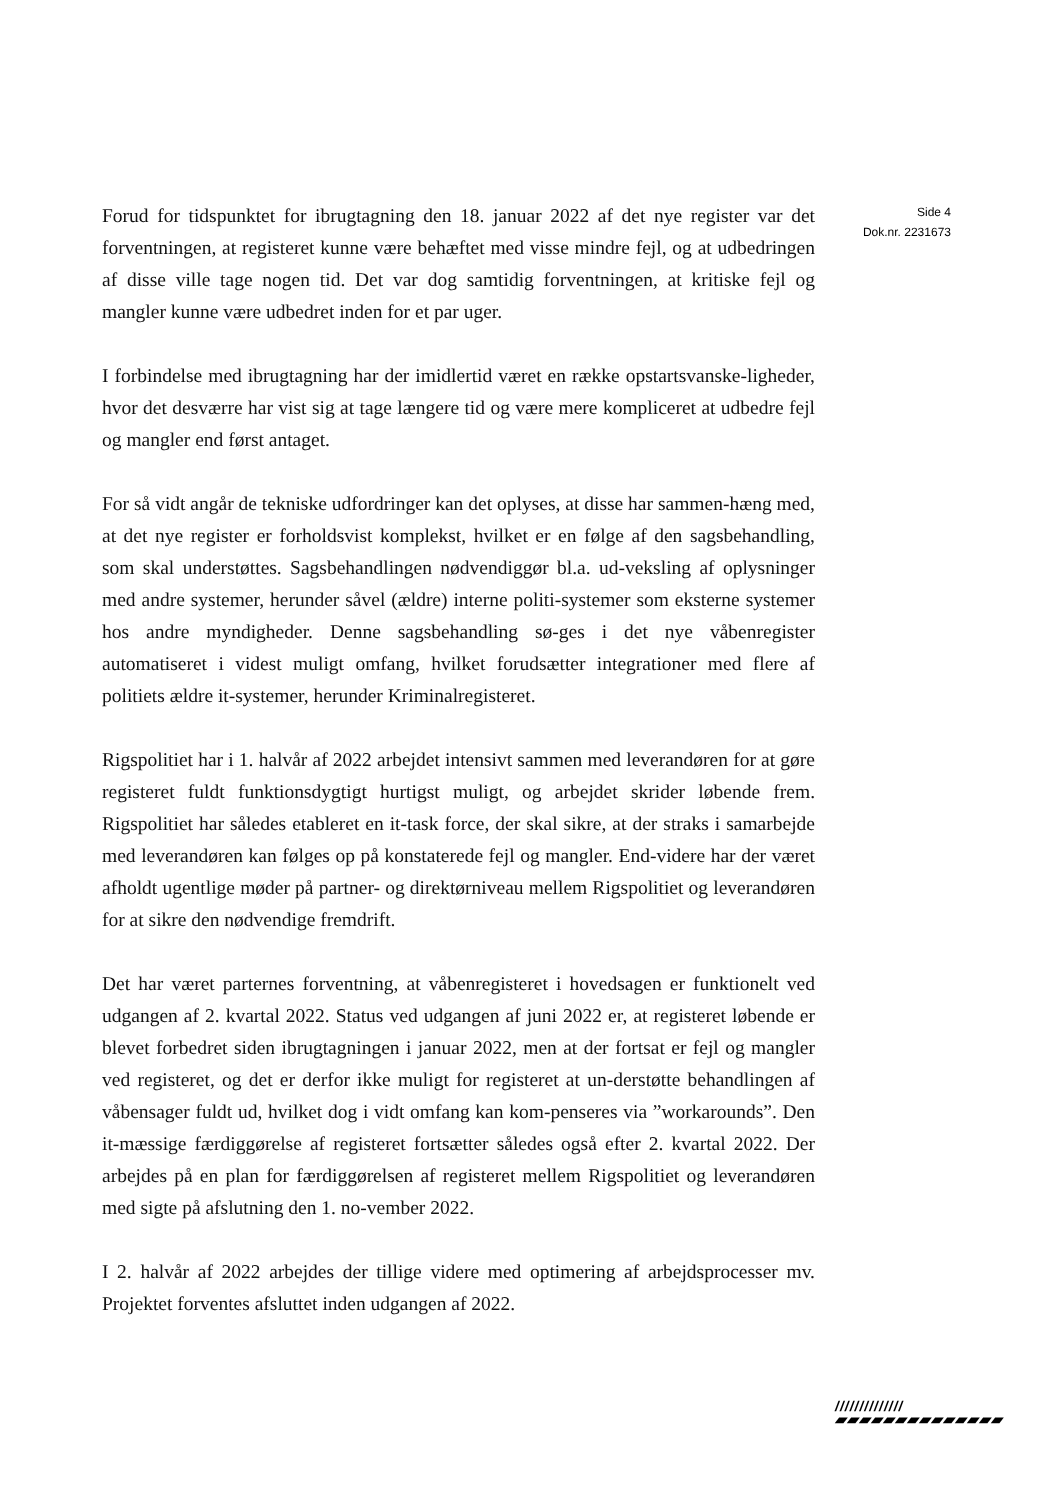Forud for tidspunktet for ibrugtagning den 18. januar 2022 af det nye register var det forventningen, at registeret kunne være behæftet med visse mindre fejl, og at udbedringen af disse ville tage nogen tid. Det var dog samtidig forventningen, at kritiske fejl og mangler kunne være udbedret inden for et par uger.
I forbindelse med ibrugtagning har der imidlertid været en række opstartsvanske-ligheder, hvor det desværre har vist sig at tage længere tid og være mere kompliceret at udbedre fejl og mangler end først antaget.
For så vidt angår de tekniske udfordringer kan det oplyses, at disse har sammen-hæng med, at det nye register er forholdsvist komplekst, hvilket er en følge af den sagsbehandling, som skal understøttes. Sagsbehandlingen nødvendiggør bl.a. ud-veksling af oplysninger med andre systemer, herunder såvel (ældre) interne politi-systemer som eksterne systemer hos andre myndigheder. Denne sagsbehandling sø-ges i det nye våbenregister automatiseret i videst muligt omfang, hvilket forudsætter integrationer med flere af politiets ældre it-systemer, herunder Kriminalregisteret.
Rigspolitiet har i 1. halvår af 2022 arbejdet intensivt sammen med leverandøren for at gøre registeret fuldt funktionsdygtigt hurtigst muligt, og arbejdet skrider løbende frem. Rigspolitiet har således etableret en it-task force, der skal sikre, at der straks i samarbejde med leverandøren kan følges op på konstaterede fejl og mangler. End-videre har der været afholdt ugentlige møder på partner- og direktørniveau mellem Rigspolitiet og leverandøren for at sikre den nødvendige fremdrift.
Det har været parternes forventning, at våbenregisteret i hovedsagen er funktionelt ved udgangen af 2. kvartal 2022. Status ved udgangen af juni 2022 er, at registeret løbende er blevet forbedret siden ibrugtagningen i januar 2022, men at der fortsat er fejl og mangler ved registeret, og det er derfor ikke muligt for registeret at un-derstøtte behandlingen af våbensager fuldt ud, hvilket dog i vidt omfang kan kom-penseres via ”workarounds”. Den it-mæssige færdiggørelse af registeret fortsætter således også efter 2. kvartal 2022. Der arbejdes på en plan for færdiggørelsen af registeret mellem Rigspolitiet og leverandøren med sigte på afslutning den 1. no-vember 2022.
I 2. halvår af 2022 arbejdes der tillige videre med optimering af arbejdsprocesser mv. Projektet forventes afsluttet inden udgangen af 2022.
Side 4
Dok.nr. 2231673
//////////////
▰▰▰▰▰▰▰▰▰▰▰▰▰▰